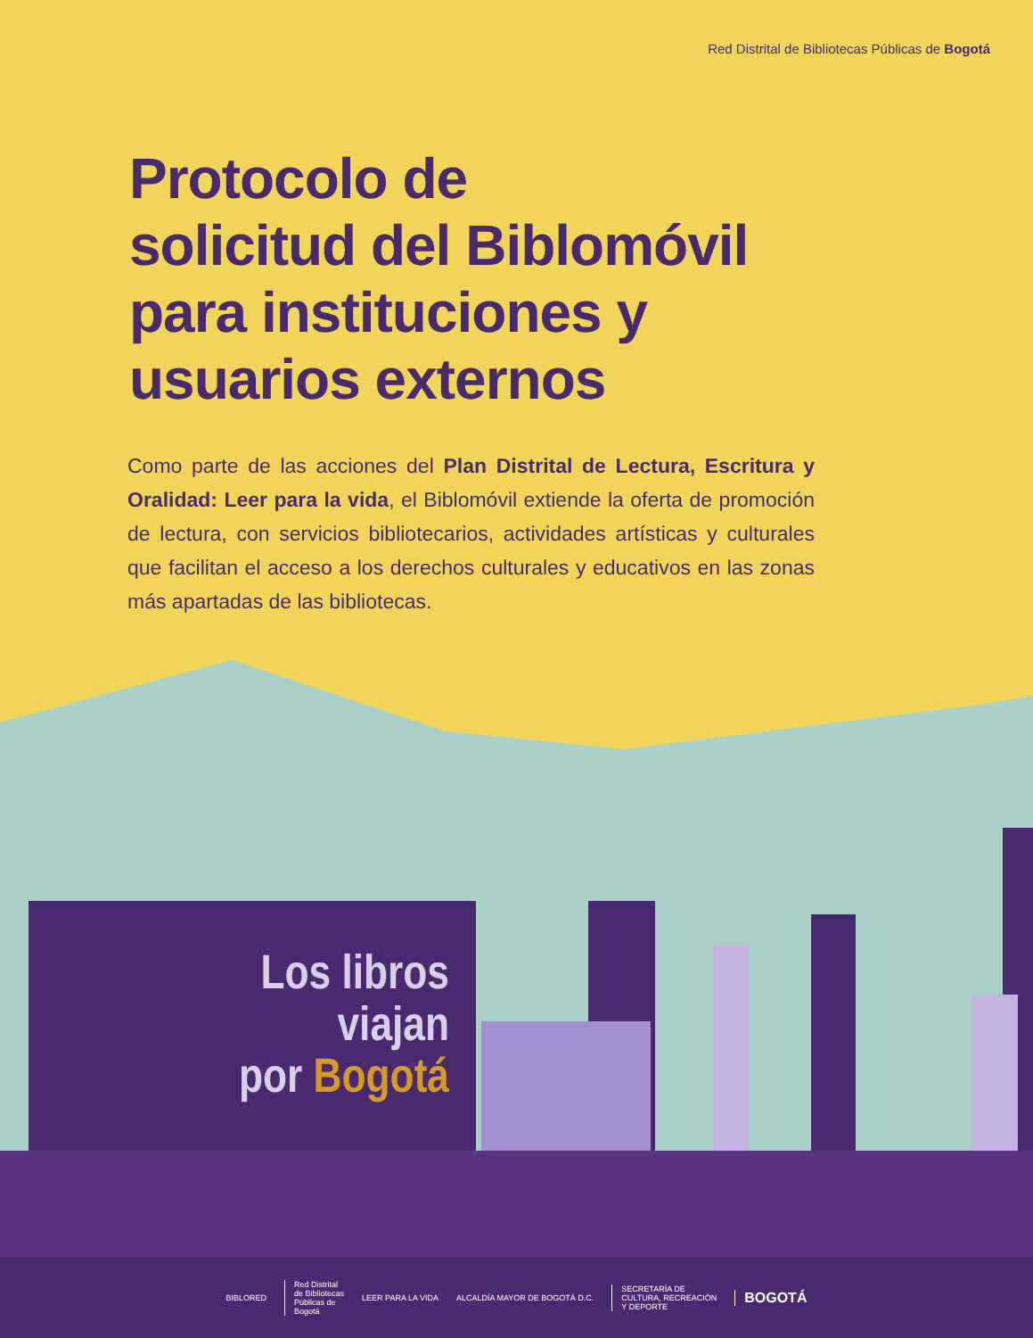Red Distrital de Bibliotecas Públicas de Bogotá
Protocolo de
solicitud del Biblomóvil
para instituciones y
usuarios externos
Como parte de las acciones del Plan Distrital de Lectura, Escritura y Oralidad: Leer para la vida, el Biblomóvil extiende la oferta de promoción de lectura, con servicios bibliotecarios, actividades artísticas y culturales que facilitan el acceso a los derechos culturales y educativos en las zonas más apartadas de las bibliotecas.
Los libros
viajan
por Bogotá
BIBLORED
Red Distrital
de Bibliotecas
Públicas de
Bogotá
LEER PARA LA VIDA ALCALDÍA MAYOR DE BOGOTÁ D.C.
SECRETARÍA DE
CULTURA, RECREACIÓN
Y DEPORTE
BOGOTÁ